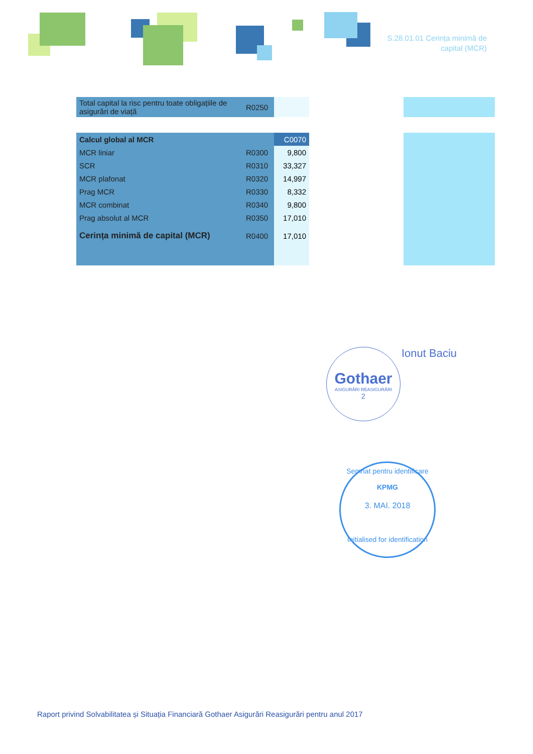S.28.01.01 Cerința minimă de
capital (MCR)
| Total capital la risc pentru toate obligațiile de asigurări de viață | R0250 | | | |
| Calcul global al MCR | | C0070 | | |
| MCR liniar | R0300 | 9,800 | | |
| SCR | R0310 | 33,327 | | |
| MCR plafonat | R0320 | 14,997 | | |
| Prag MCR | R0330 | 8,332 | | |
| MCR combinat | R0340 | 9,800 | | |
| Prag absolut al MCR | R0350 | 17,010 | | |
| Cerința minimă de capital (MCR) | R0400 | 17,010 | | |
Gothaer
ASIGURĂRI REASIGURĂRI
2
Ionut Baciu
Semnat pentru identificare
KPMG
3. MAI. 2018
Initialised for identification
Raport privind Solvabilitatea și Situația Financiară Gothaer Asigurări Reasigurări pentru anul 2017